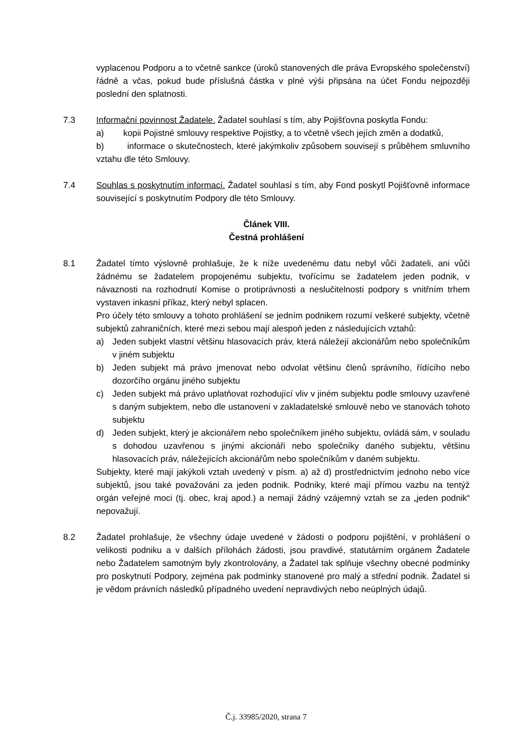vyplacenou Podporu a to včetně sankce (úroků stanovených dle práva Evropského společenství) řádně a včas, pokud bude příslušná částka v plné výši připsána na účet Fondu nejpozději poslední den splatnosti.
7.3 Informační povinnost Žadatele. Žadatel souhlasí s tím, aby Pojišťovna poskytla Fondu:
a) kopii Pojistné smlouvy respektive Pojistky, a to včetně všech jejích změn a dodatků,
b) informace o skutečnostech, které jakýmkoliv způsobem souvisejí s průběhem smluvního vztahu dle této Smlouvy.
7.4 Souhlas s poskytnutím informací. Žadatel souhlasí s tím, aby Fond poskytl Pojišťovně informace související s poskytnutím Podpory dle této Smlouvy.
Článek VIII.
Čestná prohlášení
8.1 Žadatel tímto výslovně prohlašuje, že k níže uvedenému datu nebyl vůči žadateli, ani vůči žádnému se žadatelem propojenému subjektu, tvořícímu se žadatelem jeden podnik, v návaznosti na rozhodnutí Komise o protiprávnosti a neslučitelnosti podpory s vnitřním trhem vystaven inkasní příkaz, který nebyl splacen.
Pro účely této smlouvy a tohoto prohlášení se jedním podnikem rozumí veškeré subjekty, včetně subjektů zahraničních, které mezi sebou mají alespoň jeden z následujících vztahů:
a) Jeden subjekt vlastní většinu hlasovacích práv, která náležejí akcionářům nebo společníkům v jiném subjektu
b) Jeden subjekt má právo jmenovat nebo odvolat většinu členů správního, řídícího nebo dozorčího orgánu jiného subjektu
c) Jeden subjekt má právo uplatňovat rozhodující vliv v jiném subjektu podle smlouvy uzavřené s daným subjektem, nebo dle ustanovení v zakladatelské smlouvě nebo ve stanovách tohoto subjektu
d) Jeden subjekt, který je akcionářem nebo společníkem jiného subjektu, ovládá sám, v souladu s dohodou uzavřenou s jinými akcionáři nebo společníky daného subjektu, většinu hlasovacích práv, náležejících akcionářům nebo společníkům v daném subjektu.
Subjekty, které mají jakýkoli vztah uvedený v písm. a) až d) prostřednictvím jednoho nebo více subjektů, jsou také považováni za jeden podnik. Podniky, které mají přímou vazbu na tentýž orgán veřejné moci (tj. obec, kraj apod.) a nemají žádný vzájemný vztah se za „jeden podnik“ nepovažují.
8.2 Žadatel prohlašuje, že všechny údaje uvedené v žádosti o podporu pojištění, v prohlášení o velikosti podniku a v dalších přílohách žádosti, jsou pravdivé, statutárním orgánem Žadatele nebo Žadatelem samotným byly zkontrolovány, a Žadatel tak splňuje všechny obecné podmínky pro poskytnutí Podpory, zejména pak podmínky stanovené pro malý a střední podnik. Žadatel si je vědom právních následků případného uvedení nepravdivých nebo neúplných údajů.
Č.j. 33985/2020, strana 7